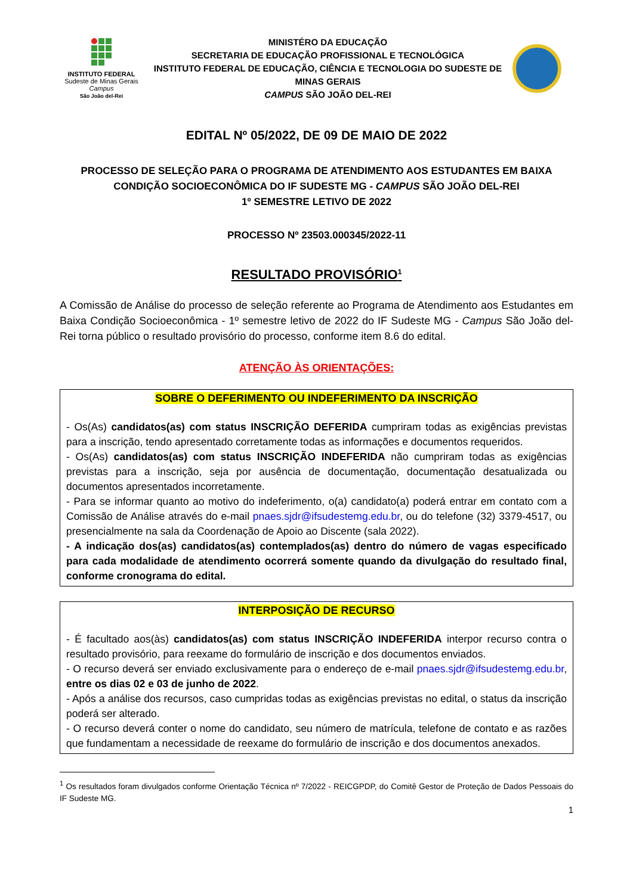INSTITUTO FEDERAL
Sudeste de Minas Gerais
Campus
São João del-Rei
MINISTÉRO DA EDUCAÇÃO
SECRETARIA DE EDUCAÇÃO PROFISSIONAL E TECNOLÓGICA
INSTITUTO FEDERAL DE EDUCAÇÃO, CIÊNCIA E TECNOLOGIA DO SUDESTE DE MINAS GERAIS
CAMPUS SÃO JOÃO DEL-REI
EDITAL Nº 05/2022, DE 09 DE MAIO DE 2022
PROCESSO DE SELEÇÃO PARA O PROGRAMA DE ATENDIMENTO AOS ESTUDANTES EM BAIXA CONDIÇÃO SOCIOECONÔMICA DO IF SUDESTE MG - CAMPUS SÃO JOÃO DEL-REI
1º SEMESTRE LETIVO DE 2022
PROCESSO Nº 23503.000345/2022-11
RESULTADO PROVISÓRIO<sup>1</sup>
A Comissão de Análise do processo de seleção referente ao Programa de Atendimento aos Estudantes em Baixa Condição Socioeconômica - 1º semestre letivo de 2022 do IF Sudeste MG - Campus São João del-Rei torna público o resultado provisório do processo, conforme item 8.6 do edital.
ATENÇÃO ÀS ORIENTAÇÕES:
SOBRE O DEFERIMENTO OU INDEFERIMENTO DA INSCRIÇÃO
- Os(As) candidatos(as) com status INSCRIÇÃO DEFERIDA cumpriram todas as exigências previstas para a inscrição, tendo apresentado corretamente todas as informações e documentos requeridos.
- Os(As) candidatos(as) com status INSCRIÇÃO INDEFERIDA não cumpriram todas as exigências previstas para a inscrição, seja por ausência de documentação, documentação desatualizada ou documentos apresentados incorretamente.
- Para se informar quanto ao motivo do indeferimento, o(a) candidato(a) poderá entrar em contato com a Comissão de Análise através do e-mail pnaes.sjdr@ifsudestemg.edu.br, ou do telefone (32) 3379-4517, ou presencialmente na sala da Coordenação de Apoio ao Discente (sala 2022).
- A indicação dos(as) candidatos(as) contemplados(as) dentro do número de vagas especificado para cada modalidade de atendimento ocorrerá somente quando da divulgação do resultado final, conforme cronograma do edital.
INTERPOSIÇÃO DE RECURSO
- É facultado aos(às) candidatos(as) com status INSCRIÇÃO INDEFERIDA interpor recurso contra o resultado provisório, para reexame do formulário de inscrição e dos documentos enviados.
- O recurso deverá ser enviado exclusivamente para o endereço de e-mail pnaes.sjdr@ifsudestemg.edu.br, entre os dias 02 e 03 de junho de 2022.
- Após a análise dos recursos, caso cumpridas todas as exigências previstas no edital, o status da inscrição poderá ser alterado.
- O recurso deverá conter o nome do candidato, seu número de matrícula, telefone de contato e as razões que fundamentam a necessidade de reexame do formulário de inscrição e dos documentos anexados.
<sup>1</sup> Os resultados foram divulgados conforme Orientação Técnica nº 7/2022 - REICGPDP, do Comitê Gestor de Proteção de Dados Pessoais do IF Sudeste MG.
1